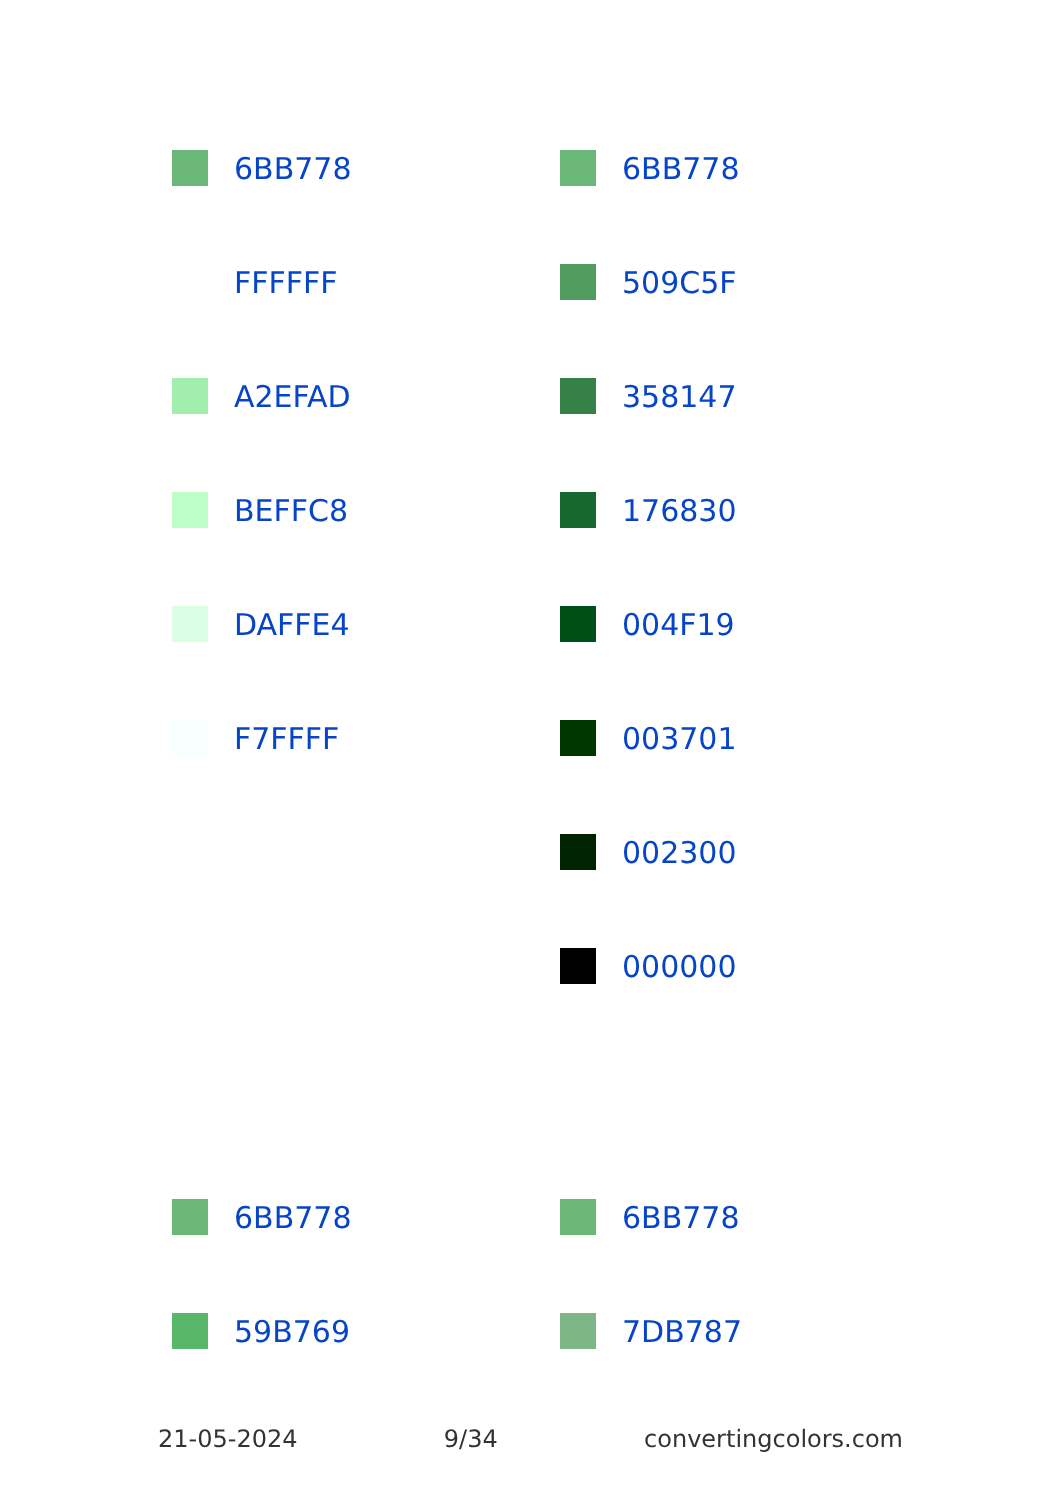6BB778
FFFFFF
A2EFAD
BEFFC8
DAFFE4
F7FFFF
6BB778
509C5F
358147
176830
004F19
003701
002300
000000
6BB778
59B769
6BB778
7DB787
21-05-2024 9/34 convertingcolors.com